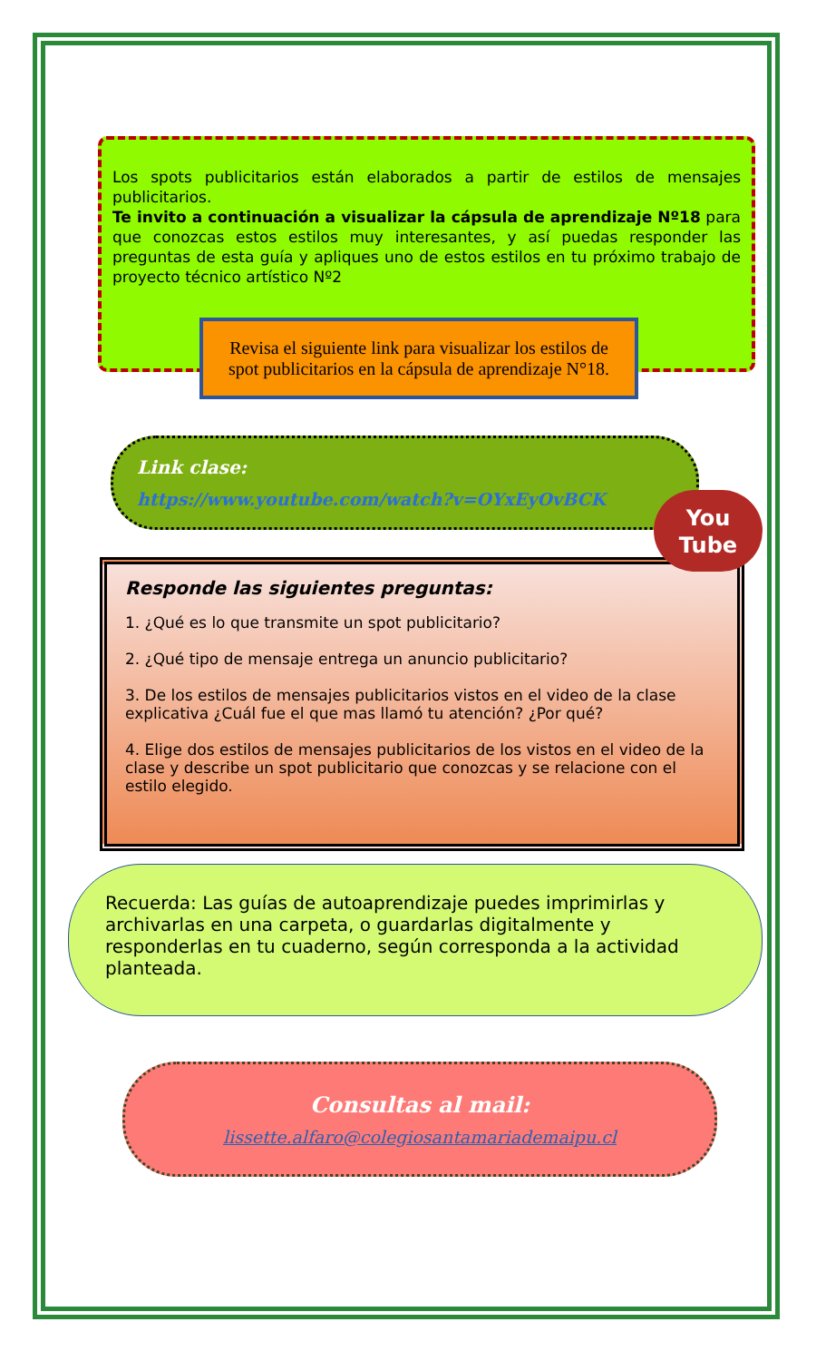Los spots publicitarios están elaborados a partir de estilos de mensajes publicitarios.
Te invito a continuación a visualizar la cápsula de aprendizaje Nº18 para que conozcas estos estilos muy interesantes, y así puedas responder las preguntas de esta guía y apliques uno de estos estilos en tu próximo trabajo de proyecto técnico artístico Nº2
Revisa el siguiente link para visualizar los estilos de spot publicitarios en la cápsula de aprendizaje N°18.
Link clase:
https://www.youtube.com/watch?v=OYxEyOvBCK
You
Tube
Responde las siguientes preguntas:
1. ¿Qué es lo que transmite un spot publicitario?
2. ¿Qué tipo de mensaje entrega un anuncio publicitario?
3. De los estilos de mensajes publicitarios vistos en el video de la clase explicativa ¿Cuál fue el que mas llamó tu atención? ¿Por qué?
4. Elige dos estilos de mensajes publicitarios de los vistos en el video de la clase y describe un spot publicitario que conozcas y se relacione con el estilo elegido.
Recuerda: Las guías de autoaprendizaje puedes imprimirlas y archivarlas en una carpeta, o guardarlas digitalmente y responderlas en tu cuaderno, según corresponda a la actividad planteada.
Consultas al mail:
lissette.alfaro@colegiosantamariademaipu.cl